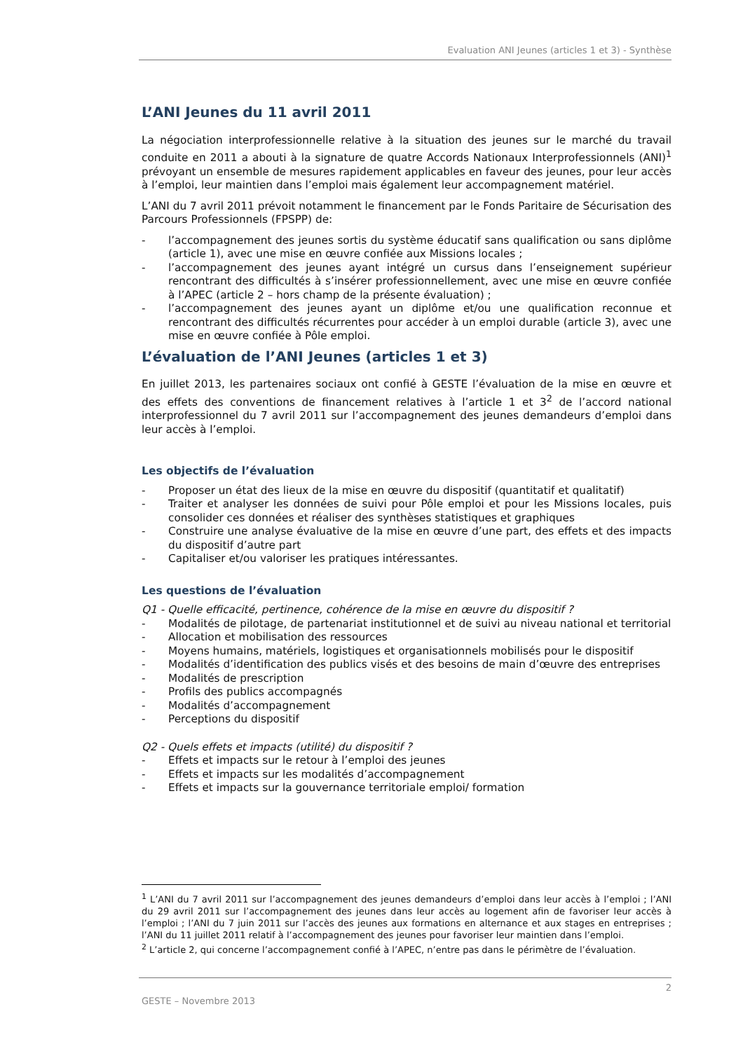Evaluation ANI Jeunes (articles 1 et 3) - Synthèse
L’ANI Jeunes du 11 avril 2011
La négociation interprofessionnelle relative à la situation des jeunes sur le marché du travail conduite en 2011 a abouti à la signature de quatre Accords Nationaux Interprofessionnels (ANI)<sup>1</sup> prévoyant un ensemble de mesures rapidement applicables en faveur des jeunes, pour leur accès à l’emploi, leur maintien dans l’emploi mais également leur accompagnement matériel.
L’ANI du 7 avril 2011 prévoit notamment le financement par le Fonds Paritaire de Sécurisation des Parcours Professionnels (FPSPP) de:
- l’accompagnement des jeunes sortis du système éducatif sans qualification ou sans diplôme (article 1), avec une mise en œuvre confiée aux Missions locales ;
- l’accompagnement des jeunes ayant intégré un cursus dans l’enseignement supérieur rencontrant des difficultés à s’insérer professionnellement, avec une mise en œuvre confiée à l’APEC (article 2 – hors champ de la présente évaluation) ;
- l’accompagnement des jeunes ayant un diplôme et/ou une qualification reconnue et rencontrant des difficultés récurrentes pour accéder à un emploi durable (article 3), avec une mise en œuvre confiée à Pôle emploi.
L’évaluation de l’ANI Jeunes (articles 1 et 3)
En juillet 2013, les partenaires sociaux ont confié à GESTE l’évaluation de la mise en œuvre et des effets des conventions de financement relatives à l’article 1 et 3<sup>2</sup> de l’accord national interprofessionnel du 7 avril 2011 sur l’accompagnement des jeunes demandeurs d’emploi dans leur accès à l’emploi.
Les objectifs de l’évaluation
- Proposer un état des lieux de la mise en œuvre du dispositif (quantitatif et qualitatif)
- Traiter et analyser les données de suivi pour Pôle emploi et pour les Missions locales, puis consolider ces données et réaliser des synthèses statistiques et graphiques
- Construire une analyse évaluative de la mise en œuvre d’une part, des effets et des impacts du dispositif d’autre part
- Capitaliser et/ou valoriser les pratiques intéressantes.
Les questions de l’évaluation
Q1 - Quelle efficacité, pertinence, cohérence de la mise en œuvre du dispositif ?
- Modalités de pilotage, de partenariat institutionnel et de suivi au niveau national et territorial
- Allocation et mobilisation des ressources
- Moyens humains, matériels, logistiques et organisationnels mobilisés pour le dispositif
- Modalités d’identification des publics visés et des besoins de main d’œuvre des entreprises
- Modalités de prescription
- Profils des publics accompagnés
- Modalités d’accompagnement
- Perceptions du dispositif
Q2 - Quels effets et impacts (utilité) du dispositif ?
- Effets et impacts sur le retour à l’emploi des jeunes
- Effets et impacts sur les modalités d’accompagnement
- Effets et impacts sur la gouvernance territoriale emploi/ formation
<sup>1</sup> L’ANI du 7 avril 2011 sur l’accompagnement des jeunes demandeurs d’emploi dans leur accès à l’emploi ; l’ANI du 29 avril 2011 sur l’accompagnement des jeunes dans leur accès au logement afin de favoriser leur accès à l’emploi ; l’ANI du 7 juin 2011 sur l’accès des jeunes aux formations en alternance et aux stages en entreprises ; l’ANI du 11 juillet 2011 relatif à l’accompagnement des jeunes pour favoriser leur maintien dans l’emploi.
<sup>2</sup> L’article 2, qui concerne l’accompagnement confié à l’APEC, n’entre pas dans le périmètre de l’évaluation.
2
GESTE – Novembre 2013